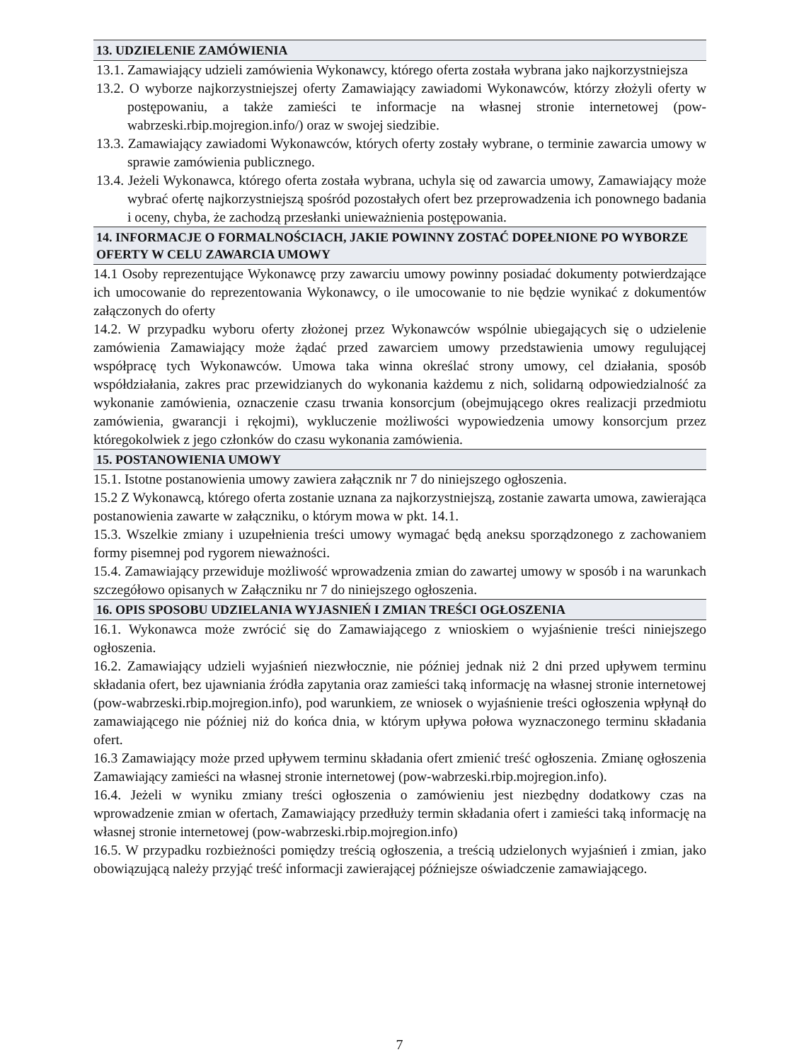13. UDZIELENIE ZAMÓWIENIA
13.1. Zamawiający udzieli zamówienia Wykonawcy, którego oferta została wybrana jako najkorzystniejsza
13.2. O wyborze najkorzystniejszej oferty Zamawiający zawiadomi Wykonawców, którzy złożyli oferty w postępowaniu, a także zamieści te informacje na własnej stronie internetowej (pow-wabrzeski.rbip.mojregion.info/) oraz w swojej siedzibie.
13.3. Zamawiający zawiadomi Wykonawców, których oferty zostały wybrane, o terminie zawarcia umowy w sprawie zamówienia publicznego.
13.4. Jeżeli Wykonawca, którego oferta została wybrana, uchyla się od zawarcia umowy, Zamawiający może wybrać ofertę najkorzystniejszą spośród pozostałych ofert bez przeprowadzenia ich ponownego badania i oceny, chyba, że zachodzą przesłanki unieważnienia postępowania.
14. INFORMACJE O FORMALNOŚCIACH, JAKIE POWINNY ZOSTAĆ DOPEŁNIONE PO WYBORZE OFERTY W CELU ZAWARCIA UMOWY
14.1 Osoby reprezentujące Wykonawcę przy zawarciu umowy powinny posiadać dokumenty potwierdzające ich umocowanie do reprezentowania Wykonawcy, o ile umocowanie to nie będzie wynikać z dokumentów załączonych do oferty
14.2. W przypadku wyboru oferty złożonej przez Wykonawców wspólnie ubiegających się o udzielenie zamówienia Zamawiający może żądać przed zawarciem umowy przedstawienia umowy regulującej współpracę tych Wykonawców. Umowa taka winna określać strony umowy, cel działania, sposób współdziałania, zakres prac przewidzianych do wykonania każdemu z nich, solidarną odpowiedzialność za wykonanie zamówienia, oznaczenie czasu trwania konsorcjum (obejmującego okres realizacji przedmiotu zamówienia, gwarancji i rękojmi), wykluczenie możliwości wypowiedzenia umowy konsorcjum przez któregokolwiek z jego członków do czasu wykonania zamówienia.
15. POSTANOWIENIA UMOWY
15.1. Istotne postanowienia umowy zawiera załącznik nr 7 do niniejszego ogłoszenia.
15.2 Z Wykonawcą, którego oferta zostanie uznana za najkorzystniejszą, zostanie zawarta umowa, zawierająca postanowienia zawarte w załączniku, o którym mowa w pkt. 14.1.
15.3. Wszelkie zmiany i uzupełnienia treści umowy wymagać będą aneksu sporządzonego z zachowaniem formy pisemnej pod rygorem nieważności.
15.4. Zamawiający przewiduje możliwość wprowadzenia zmian do zawartej umowy w sposób i na warunkach szczegółowo opisanych w Załączniku nr 7 do niniejszego ogłoszenia.
16. OPIS SPOSOBU UDZIELANIA WYJASNIEŃ I ZMIAN TREŚCI OGŁOSZENIA
16.1. Wykonawca może zwrócić się do Zamawiającego z wnioskiem o wyjaśnienie treści niniejszego ogłoszenia.
16.2. Zamawiający udzieli wyjaśnień niezwłocznie, nie później jednak niż 2 dni przed upływem terminu składania ofert, bez ujawniania źródła zapytania oraz zamieści taką informację na własnej stronie internetowej (pow-wabrzeski.rbip.mojregion.info), pod warunkiem, ze wniosek o wyjaśnienie treści ogłoszenia wpłynął do zamawiającego nie później niż do końca dnia, w którym upływa połowa wyznaczonego terminu składania ofert.
16.3 Zamawiający może przed upływem terminu składania ofert zmienić treść ogłoszenia. Zmianę ogłoszenia Zamawiający zamieści na własnej stronie internetowej (pow-wabrzeski.rbip.mojregion.info).
16.4. Jeżeli w wyniku zmiany treści ogłoszenia o zamówieniu jest niezbędny dodatkowy czas na wprowadzenie zmian w ofertach, Zamawiający przedłuży termin składania ofert i zamieści taką informację na własnej stronie internetowej (pow-wabrzeski.rbip.mojregion.info)
16.5. W przypadku rozbieżności pomiędzy treścią ogłoszenia, a treścią udzielonych wyjaśnień i zmian, jako obowiązującą należy przyjąć treść informacji zawierającej późniejsze oświadczenie zamawiającego.
7